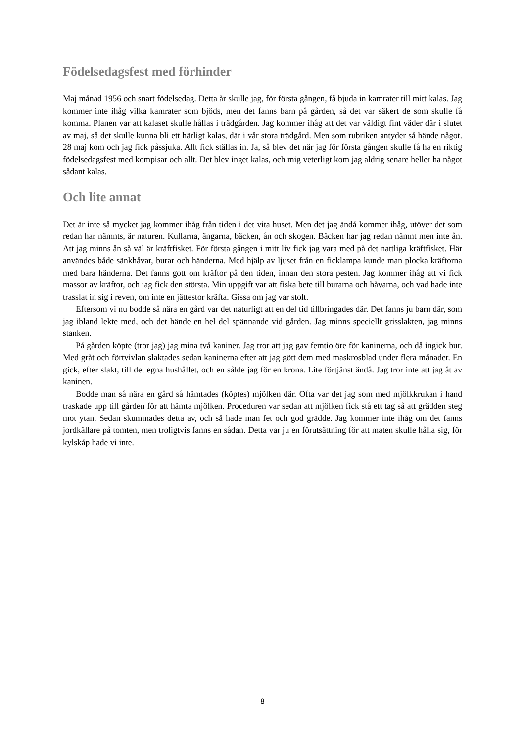Födelsedagsfest med förhinder
Maj månad 1956 och snart födelsedag. Detta år skulle jag, för första gången, få bjuda in kamrater till mitt kalas. Jag kommer inte ihåg vilka kamrater som bjöds, men det fanns barn på gården, så det var säkert de som skulle få komma. Planen var att kalaset skulle hållas i trädgården. Jag kommer ihåg att det var väldigt fint väder där i slutet av maj, så det skulle kunna bli ett härligt kalas, där i vår stora trädgård. Men som rubriken antyder så hände något. 28 maj kom och jag fick påssjuka. Allt fick ställas in. Ja, så blev det när jag för första gången skulle få ha en riktig födelsedagsfest med kompisar och allt. Det blev inget kalas, och mig veterligt kom jag aldrig senare heller ha något sådant kalas.
Och lite annat
Det är inte så mycket jag kommer ihåg från tiden i det vita huset. Men det jag ändå kommer ihåg, utöver det som redan har nämnts, är naturen. Kullarna, ängarna, bäcken, ån och skogen. Bäcken har jag redan nämnt men inte ån. Att jag minns ån så väl är kräftfisket. För första gången i mitt liv fick jag vara med på det nattliga kräftfisket. Här användes både sänkhåvar, burar och händerna. Med hjälp av ljuset från en ficklampa kunde man plocka kräftorna med bara händerna. Det fanns gott om kräftor på den tiden, innan den stora pesten. Jag kommer ihåg att vi fick massor av kräftor, och jag fick den största. Min uppgift var att fiska bete till burarna och håvarna, och vad hade inte trasslat in sig i reven, om inte en jättestor kräfta. Gissa om jag var stolt.
Eftersom vi nu bodde så nära en gård var det naturligt att en del tid tillbringades där. Det fanns ju barn där, som jag ibland lekte med, och det hände en hel del spännande vid gården. Jag minns speciellt grisslakten, jag minns stanken.
På gården köpte (tror jag) jag mina två kaniner. Jag tror att jag gav femtio öre för kaninerna, och då ingick bur. Med gråt och förtvivlan slaktades sedan kaninerna efter att jag gött dem med maskrosblad under flera månader. En gick, efter slakt, till det egna hushållet, och en sålde jag för en krona. Lite förtjänst ändå. Jag tror inte att jag åt av kaninen.
Bodde man så nära en gård så hämtades (köptes) mjölken där. Ofta var det jag som med mjölkkrukan i hand traskade upp till gården för att hämta mjölken. Proceduren var sedan att mjölken fick stå ett tag så att grädden steg mot ytan. Sedan skummades detta av, och så hade man fet och god grädde. Jag kommer inte ihåg om det fanns jordkällare på tomten, men troligtvis fanns en sådan. Detta var ju en förutsättning för att maten skulle hålla sig, för kylskåp hade vi inte.
8